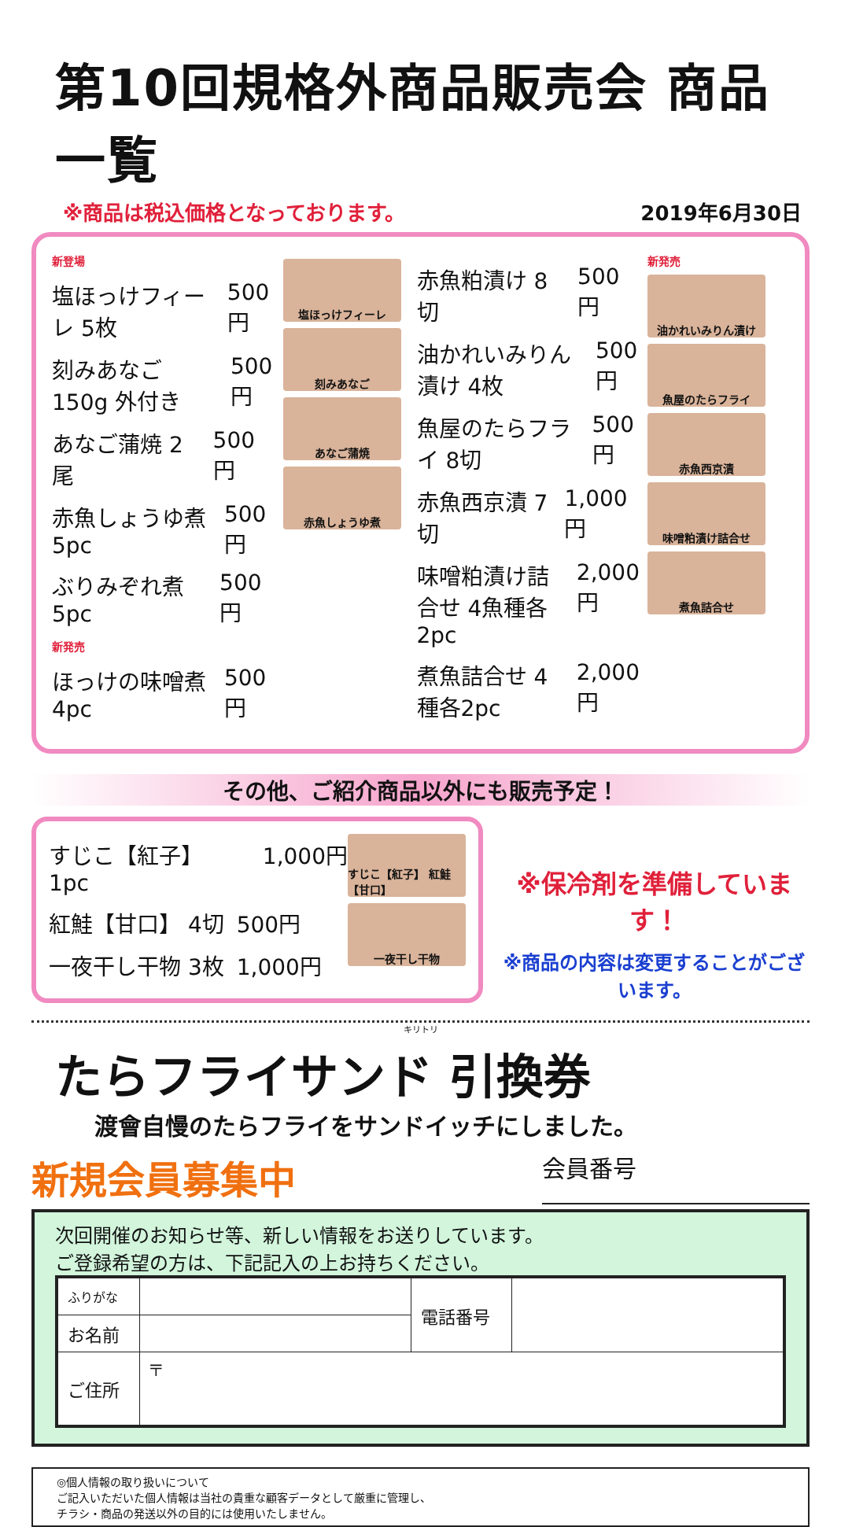第10回規格外商品販売会 商品一覧
※商品は税込価格となっております。 2019年6月30日
新登場
塩ほっけフィーレ 5枚 500円
刻みあなご150g 外付き 500円
あなご蒲焼 2尾 500円
赤魚しょうゆ煮 5pc 500円
ぶりみぞれ煮 5pc 500円
新発売
ほっけの味噌煮 4pc 500円
塩ほっけフィーレ
刻みあなご
あなご蒲焼
赤魚しょうゆ煮
赤魚粕漬け 8切 500円
油かれいみりん漬け 4枚 500円
魚屋のたらフライ 8切 500円
赤魚西京漬 7切 1,000円
味噌粕漬け詰合せ 4魚種各2pc 2,000円
煮魚詰合せ 4種各2pc 2,000円
新発売
油かれいみりん漬け
魚屋のたらフライ
赤魚西京漬
味噌粕漬け詰合せ
煮魚詰合せ
その他、ご紹介商品以外にも販売予定！
すじこ【紅子】 1pc 1,000円
紅鮭【甘口】 4切 500円
一夜干し干物 3枚 1,000円
すじこ【紅子】 紅鮭【甘口】
一夜干し干物
※保冷剤を準備しています！
※商品の内容は変更することがございます。
キリトリ
たらフライサンド 引換券
渡會自慢のたらフライをサンドイッチにしました。
新規会員募集中 会員番号
次回開催のお知らせ等、新しい情報をお送りしています。
ご登録希望の方は、下記記入の上お持ちください。
| ふりがな | | 電話番号 | |
| お名前 | | | |
| ご住所 | 〒 | | |
◎個人情報の取り扱いについて
ご記入いただいた個人情報は当社の貴重な顧客データとして厳重に管理し、
チラシ・商品の発送以外の目的には使用いたしません。